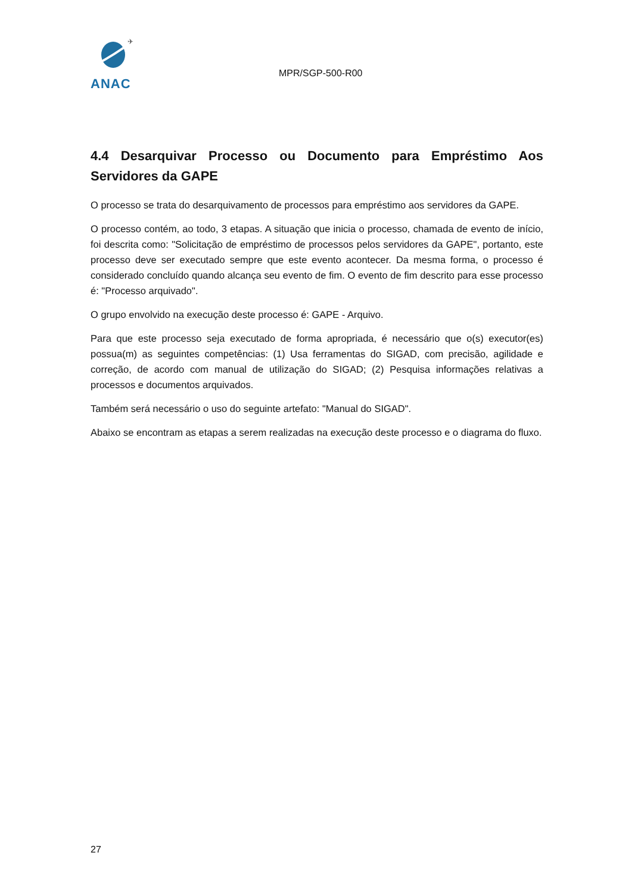✈
ANAC
MPR/SGP-500-R00
4.4 Desarquivar Processo ou Documento para Empréstimo Aos Servidores da GAPE
O processo se trata do desarquivamento de processos para empréstimo aos servidores da GAPE.
O processo contém, ao todo, 3 etapas. A situação que inicia o processo, chamada de evento de início, foi descrita como: "Solicitação de empréstimo de processos pelos servidores da GAPE", portanto, este processo deve ser executado sempre que este evento acontecer. Da mesma forma, o processo é considerado concluído quando alcança seu evento de fim. O evento de fim descrito para esse processo é: "Processo arquivado".
O grupo envolvido na execução deste processo é: GAPE - Arquivo.
Para que este processo seja executado de forma apropriada, é necessário que o(s) executor(es) possua(m) as seguintes competências: (1) Usa ferramentas do SIGAD, com precisão, agilidade e correção, de acordo com manual de utilização do SIGAD; (2) Pesquisa informações relativas a processos e documentos arquivados.
Também será necessário o uso do seguinte artefato: "Manual do SIGAD".
Abaixo se encontram as etapas a serem realizadas na execução deste processo e o diagrama do fluxo.
27